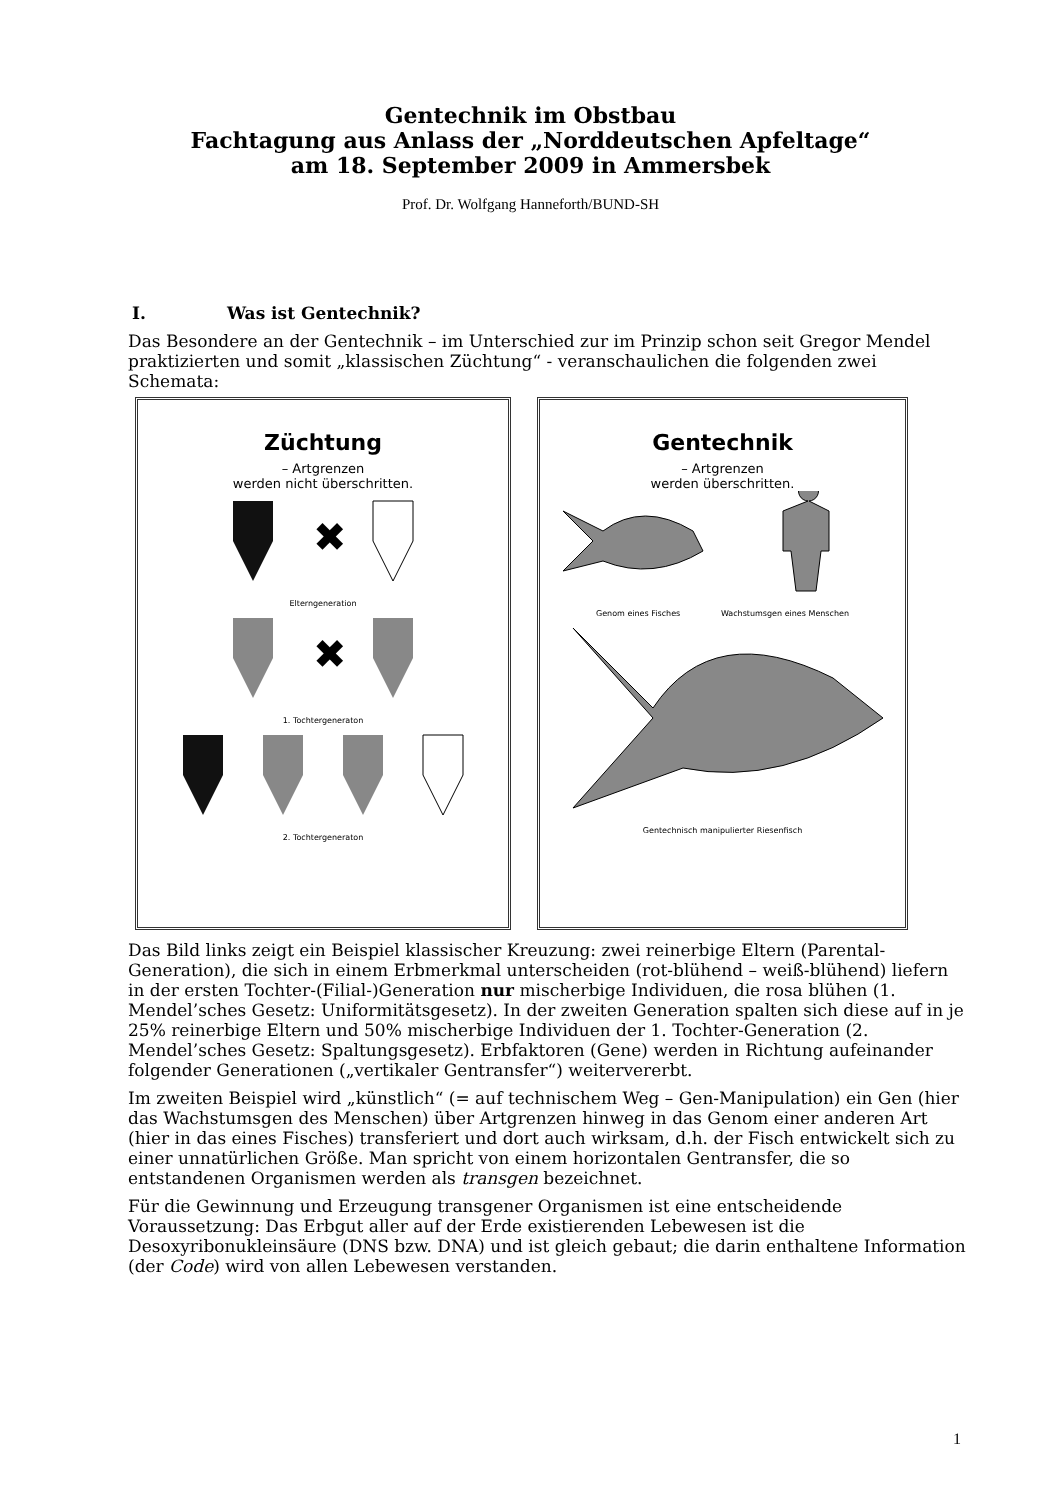Gentechnik im Obstbau
Fachtagung aus Anlass der „Norddeutschen Apfeltage“
am 18. September 2009 in Ammersbek
Prof. Dr. Wolfgang Hanneforth/BUND-SH
I. Was ist Gentechnik?
Das Besondere an der Gentechnik – im Unterschied zur im Prinzip schon seit Gregor Mendel praktizierten und somit „klassischen Züchtung“ - veranschaulichen die folgenden zwei Schemata:
Züchtung
– Artgrenzen
werden nicht überschritten.
✖
Elterngeneration
✖
1. Tochtergeneraton
2. Tochtergeneraton
Gentechnik
– Artgrenzen
werden überschritten.
Genom eines Fisches Wachstumsgen eines Menschen
Gentechnisch manipulierter Riesenfisch
Das Bild links zeigt ein Beispiel klassischer Kreuzung: zwei reinerbige Eltern (Parental-Generation), die sich in einem Erbmerkmal unterscheiden (rot-blühend – weiß-blühend) liefern in der ersten Tochter-(Filial-)Generation nur mischerbige Individuen, die rosa blühen (1. Mendel’sches Gesetz: Uniformitätsgesetz). In der zweiten Generation spalten sich diese auf in je 25% reinerbige Eltern und 50% mischerbige Individuen der 1. Tochter-Generation (2. Mendel’sches Gesetz: Spaltungsgesetz). Erbfaktoren (Gene) werden in Richtung aufeinander folgender Generationen („vertikaler Gentransfer“) weitervererbt.
Im zweiten Beispiel wird „künstlich“ (= auf technischem Weg – Gen-Manipulation) ein Gen (hier das Wachstumsgen des Menschen) über Artgrenzen hinweg in das Genom einer anderen Art (hier in das eines Fisches) transferiert und dort auch wirksam, d.h. der Fisch entwickelt sich zu einer unnatürlichen Größe. Man spricht von einem horizontalen Gentransfer, die so entstandenen Organismen werden als transgen bezeichnet.
Für die Gewinnung und Erzeugung transgener Organismen ist eine entscheidende Voraussetzung: Das Erbgut aller auf der Erde existierenden Lebewesen ist die Desoxyribonukleinsäure (DNS bzw. DNA) und ist gleich gebaut; die darin enthaltene Information (der Code) wird von allen Lebewesen verstanden.
1